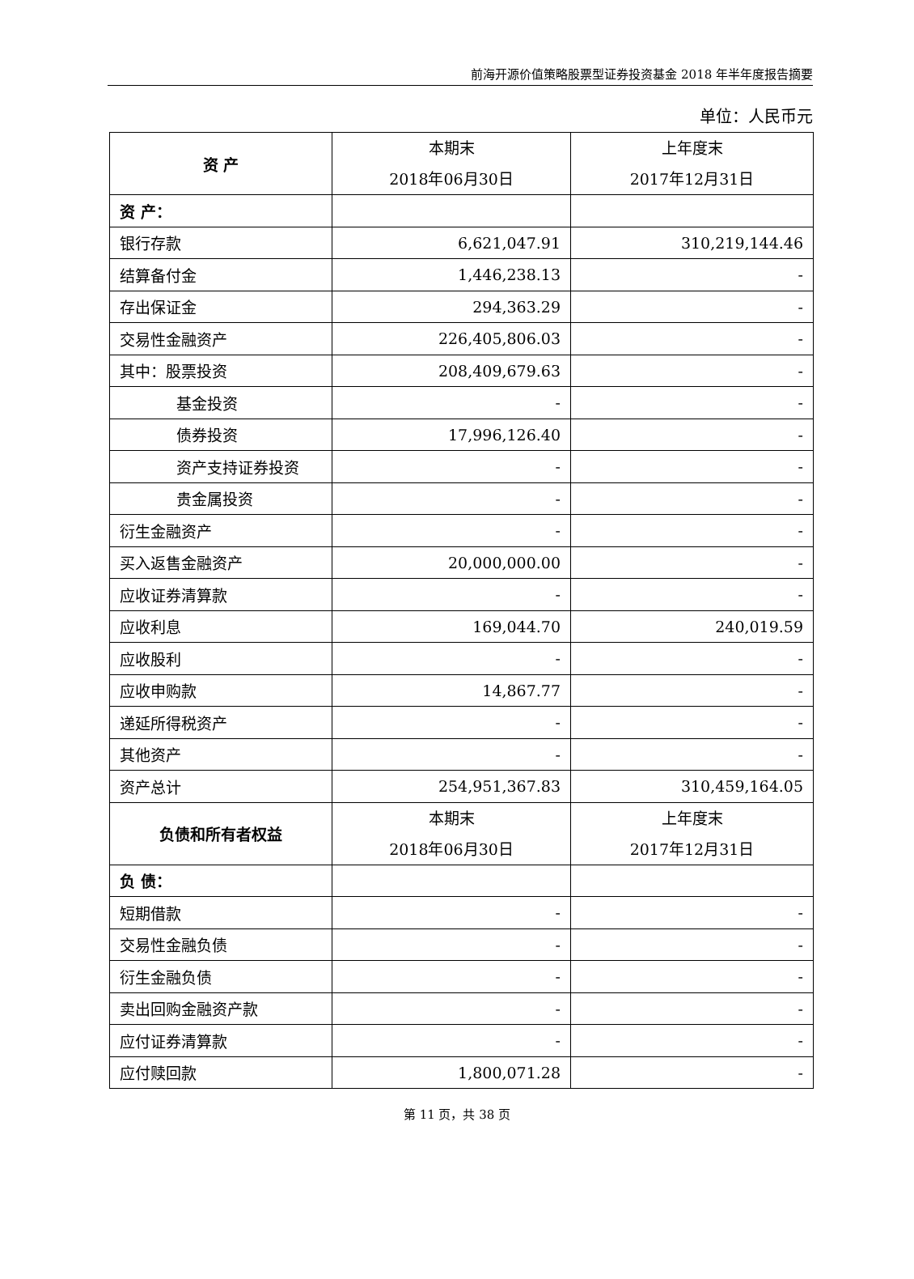前海开源价值策略股票型证券投资基金 2018 年半年度报告摘要
单位：人民币元
| 资 产 | 本期末 2018年06月30日 | 上年度末 2017年12月31日 |
| 资 产： | | |
| 银行存款 | 6,621,047.91 | 310,219,144.46 |
| 结算备付金 | 1,446,238.13 | - |
| 存出保证金 | 294,363.29 | - |
| 交易性金融资产 | 226,405,806.03 | - |
| 其中：股票投资 | 208,409,679.63 | - |
| 基金投资 | - | - |
| 债券投资 | 17,996,126.40 | - |
| 资产支持证券投资 | - | - |
| 贵金属投资 | - | - |
| 衍生金融资产 | - | - |
| 买入返售金融资产 | 20,000,000.00 | - |
| 应收证券清算款 | - | - |
| 应收利息 | 169,044.70 | 240,019.59 |
| 应收股利 | - | - |
| 应收申购款 | 14,867.77 | - |
| 递延所得税资产 | - | - |
| 其他资产 | - | - |
| 资产总计 | 254,951,367.83 | 310,459,164.05 |
| 负债和所有者权益 | 本期末 2018年06月30日 | 上年度末 2017年12月31日 |
| 负 债： | | |
| 短期借款 | - | - |
| 交易性金融负债 | - | - |
| 衍生金融负债 | - | - |
| 卖出回购金融资产款 | - | - |
| 应付证券清算款 | - | - |
| 应付赎回款 | 1,800,071.28 | - |
第 11 页，共 38 页